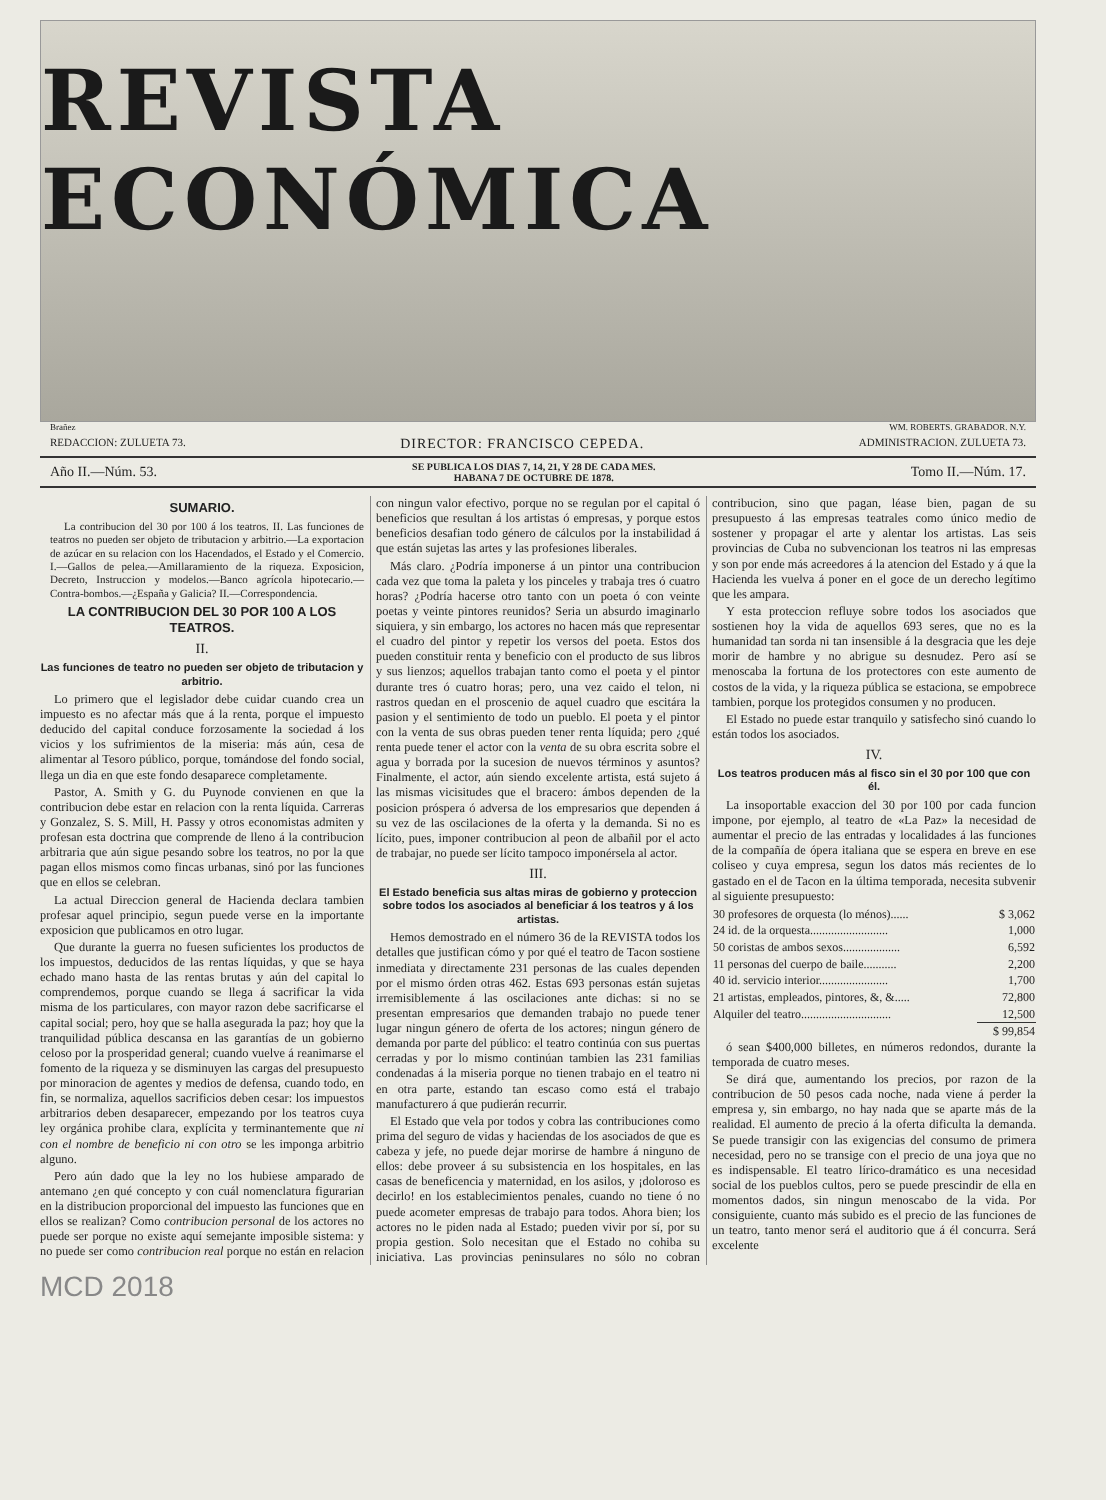REVISTA ECONÓMICA
Brañez WM. ROBERTS. GRABADOR. N.Y.
REDACCION: ZULUETA 73. DIRECTOR: FRANCISCO CEPEDA. ADMINISTRACION. ZULUETA 73.
Año II.—Núm. 53. SE PUBLICA LOS DIAS 7, 14, 21, Y 28 DE CADA MES.
HABANA 7 DE OCTUBRE DE 1878. Tomo II.—Núm. 17.
SUMARIO.
La contribucion del 30 por 100 á los teatros. II. Las funciones de teatros no pueden ser objeto de tributacion y arbitrio.—La exportacion de azúcar en su relacion con los Hacendados, el Estado y el Comercio. I.—Gallos de pelea.—Amillaramiento de la riqueza. Exposicion, Decreto, Instruccion y modelos.—Banco agrícola hipotecario.—Contra-bombos.—¿España y Galicia? II.—Correspondencia.
LA CONTRIBUCION DEL 30 POR 100 A LOS TEATROS.
II.
Las funciones de teatro no pueden ser objeto de tributacion y arbitrio.
Lo primero que el legislador debe cuidar cuando crea un impuesto es no afectar más que á la renta, porque el impuesto deducido del capital conduce forzosamente la sociedad á los vicios y los sufrimientos de la miseria: más aún, cesa de alimentar al Tesoro público, porque, tomándose del fondo social, llega un dia en que este fondo desaparece completamente.
Pastor, A. Smith y G. du Puynode convienen en que la contribucion debe estar en relacion con la renta líquida. Carreras y Gonzalez, S. S. Mill, H. Passy y otros economistas admiten y profesan esta doctrina que comprende de lleno á la contribucion arbitraria que aún sigue pesando sobre los teatros, no por la que pagan ellos mismos como fincas urbanas, sinó por las funciones que en ellos se celebran.
La actual Direccion general de Hacienda declara tambien profesar aquel principio, segun puede verse en la importante exposicion que publicamos en otro lugar.
Que durante la guerra no fuesen suficientes los productos de los impuestos, deducidos de las rentas líquidas, y que se haya echado mano hasta de las rentas brutas y aún del capital lo comprendemos, porque cuando se llega á sacrificar la vida misma de los particulares, con mayor razon debe sacrificarse el capital social; pero, hoy que se halla asegurada la paz; hoy que la tranquilidad pública descansa en las garantías de un gobierno celoso por la prosperidad general; cuando vuelve á reanimarse el fomento de la riqueza y se disminuyen las cargas del presupuesto por minoracion de agentes y medios de defensa, cuando todo, en fin, se normaliza, aquellos sacrificios deben cesar: los impuestos arbitrarios deben desaparecer, empezando por los teatros cuya ley orgánica prohibe clara, explícita y terminantemente que ni con el nombre de beneficio ni con otro se les imponga arbitrio alguno.
Pero aún dado que la ley no los hubiese amparado de antemano ¿en qué concepto y con cuál nomenclatura figurarian en la distribucion proporcional del impuesto las funciones que en ellos se realizan? Como contribucion personal de los actores no puede ser porque no existe aquí semejante imposible sistema: y no puede ser como contribucion real porque no están en relacion con ningun valor efectivo, porque no se regulan por el capital ó beneficios que resultan á los artistas ó empresas, y porque estos beneficios desafian todo género de cálculos por la instabilidad á que están sujetas las artes y las profesiones liberales.
Más claro. ¿Podría imponerse á un pintor una contribucion cada vez que toma la paleta y los pinceles y trabaja tres ó cuatro horas? ¿Podría hacerse otro tanto con un poeta ó con veinte poetas y veinte pintores reunidos? Seria un absurdo imaginarlo siquiera, y sin embargo, los actores no hacen más que representar el cuadro del pintor y repetir los versos del poeta. Estos dos pueden constituir renta y beneficio con el producto de sus libros y sus lienzos; aquellos trabajan tanto como el poeta y el pintor durante tres ó cuatro horas; pero, una vez caido el telon, ni rastros quedan en el proscenio de aquel cuadro que escitára la pasion y el sentimiento de todo un pueblo. El poeta y el pintor con la venta de sus obras pueden tener renta líquida; pero ¿qué renta puede tener el actor con la venta de su obra escrita sobre el agua y borrada por la sucesion de nuevos términos y asuntos? Finalmente, el actor, aún siendo excelente artista, está sujeto á las mismas vicisitudes que el bracero: ámbos dependen de la posicion próspera ó adversa de los empresarios que dependen á su vez de las oscilaciones de la oferta y la demanda. Si no es lícito, pues, imponer contribucion al peon de albañil por el acto de trabajar, no puede ser lícito tampoco imponérsela al actor.
III.
El Estado beneficia sus altas miras de gobierno y proteccion sobre todos los asociados al beneficiar á los teatros y á los artistas.
Hemos demostrado en el número 36 de la REVISTA todos los detalles que justifican cómo y por qué el teatro de Tacon sostiene inmediata y directamente 231 personas de las cuales dependen por el mismo órden otras 462. Estas 693 personas están sujetas irremisiblemente á las oscilaciones ante dichas: si no se presentan empresarios que demanden trabajo no puede tener lugar ningun género de oferta de los actores; ningun género de demanda por parte del público: el teatro continúa con sus puertas cerradas y por lo mismo continúan tambien las 231 familias condenadas á la miseria porque no tienen trabajo en el teatro ni en otra parte, estando tan escaso como está el trabajo manufacturero á que pudierán recurrir.
El Estado que vela por todos y cobra las contribuciones como prima del seguro de vidas y haciendas de los asociados de que es cabeza y jefe, no puede dejar morirse de hambre á ninguno de ellos: debe proveer á su subsistencia en los hospitales, en las casas de beneficencia y maternidad, en los asilos, y ¡doloroso es decirlo! en los establecimientos penales, cuando no tiene ó no puede acometer empresas de trabajo para todos. Ahora bien; los actores no le piden nada al Estado; pueden vivir por sí, por su propia gestion. Solo necesitan que el Estado no cohiba su iniciativa. Las provincias peninsulares no sólo no cobran contribucion, sino que pagan, léase bien, pagan de su presupuesto á las empresas teatrales como único medio de sostener y propagar el arte y alentar los artistas. Las seis provincias de Cuba no subvencionan los teatros ni las empresas y son por ende más acreedores á la atencion del Estado y á que la Hacienda les vuelva á poner en el goce de un derecho legítimo que les ampara.
Y esta proteccion refluye sobre todos los asociados que sostienen hoy la vida de aquellos 693 seres, que no es la humanidad tan sorda ni tan insensible á la desgracia que les deje morir de hambre y no abrigue su desnudez. Pero así se menoscaba la fortuna de los protectores con este aumento de costos de la vida, y la riqueza pública se estaciona, se empobrece tambien, porque los protegidos consumen y no producen.
El Estado no puede estar tranquilo y satisfecho sinó cuando lo están todos los asociados.
IV.
Los teatros producen más al fisco sin el 30 por 100 que con él.
La insoportable exaccion del 30 por 100 por cada funcion impone, por ejemplo, al teatro de «La Paz» la necesidad de aumentar el precio de las entradas y localidades á las funciones de la compañía de ópera italiana que se espera en breve en ese coliseo y cuya empresa, segun los datos más recientes de lo gastado en el de Tacon en la última temporada, necesita subvenir al siguiente presupuesto:
| 30 profesores de orquesta (lo ménos)...... | $ 3,062 |
| 24 id. de la orquesta.......................... | 1,000 |
| 50 coristas de ambos sexos................... | 6,592 |
| 11 personas del cuerpo de baile........... | 2,200 |
| 40 id. servicio interior....................... | 1,700 |
| 21 artistas, empleados, pintores, &, &..... | 72,800 |
| Alquiler del teatro.............................. | 12,500 |
| | $ 99,854 |
ó sean $400,000 billetes, en números redondos, durante la temporada de cuatro meses.
Se dirá que, aumentando los precios, por razon de la contribucion de 50 pesos cada noche, nada viene á perder la empresa y, sin embargo, no hay nada que se aparte más de la realidad. El aumento de precio á la oferta dificulta la demanda. Se puede transigir con las exigencias del consumo de primera necesidad, pero no se transige con el precio de una joya que no es indispensable. El teatro lírico-dramático es una necesidad social de los pueblos cultos, pero se puede prescindir de ella en momentos dados, sin ningun menoscabo de la vida. Por consiguiente, cuanto más subido es el precio de las funciones de un teatro, tanto menor será el auditorio que á él concurra. Será excelente
MCD 2018